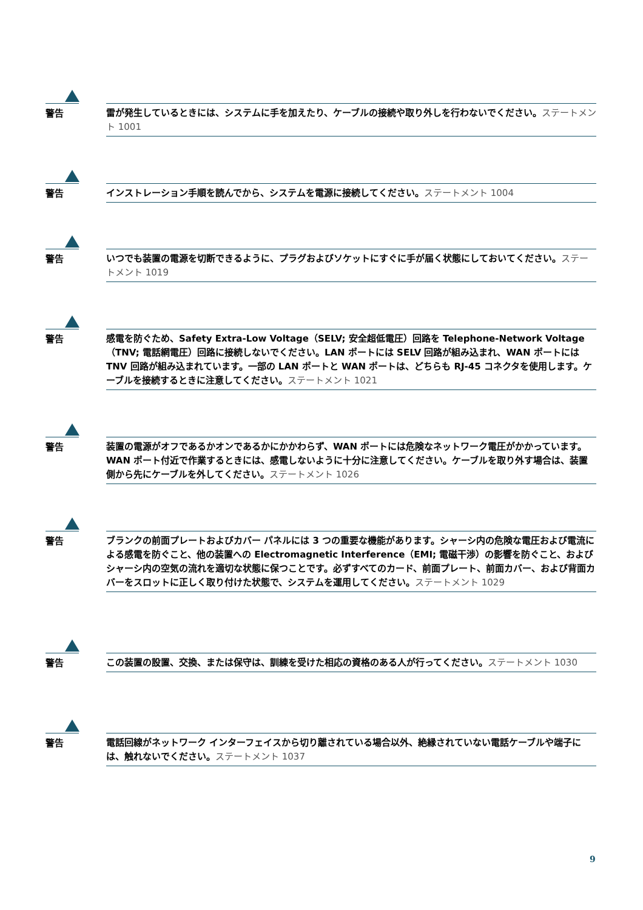警告
雷が発生しているときには、システムに手を加えたり、ケーブルの接続や取り外しを行わないでください。ステートメント 1001
警告
インストレーション手順を読んでから、システムを電源に接続してください。ステートメント 1004
警告
いつでも装置の電源を切断できるように、プラグおよびソケットにすぐに手が届く状態にしておいてください。ステートメント 1019
警告
感電を防ぐため、Safety Extra-Low Voltage（SELV; 安全超低電圧）回路を Telephone-Network Voltage（TNV; 電話網電圧）回路に接続しないでください。LAN ポートには SELV 回路が組み込まれ、WAN ポートには TNV 回路が組み込まれています。一部の LAN ポートと WAN ポートは、どちらも RJ-45 コネクタを使用します。ケーブルを接続するときに注意してください。ステートメント 1021
警告
装置の電源がオフであるかオンであるかにかかわらず、WAN ポートには危険なネットワーク電圧がかかっています。WAN ポート付近で作業するときには、感電しないように十分に注意してください。ケーブルを取り外す場合は、装置側から先にケーブルを外してください。ステートメント 1026
警告
ブランクの前面プレートおよびカバー パネルには 3 つの重要な機能があります。シャーシ内の危険な電圧および電流による感電を防ぐこと、他の装置への Electromagnetic Interference（EMI; 電磁干渉）の影響を防ぐこと、およびシャーシ内の空気の流れを適切な状態に保つことです。必ずすべてのカード、前面プレート、前面カバー、および背面カバーをスロットに正しく取り付けた状態で、システムを運用してください。ステートメント 1029
警告
この装置の設置、交換、または保守は、訓練を受けた相応の資格のある人が行ってください。ステートメント 1030
警告
電話回線がネットワーク インターフェイスから切り離されている場合以外、絶縁されていない電話ケーブルや端子には、触れないでください。ステートメント 1037
9